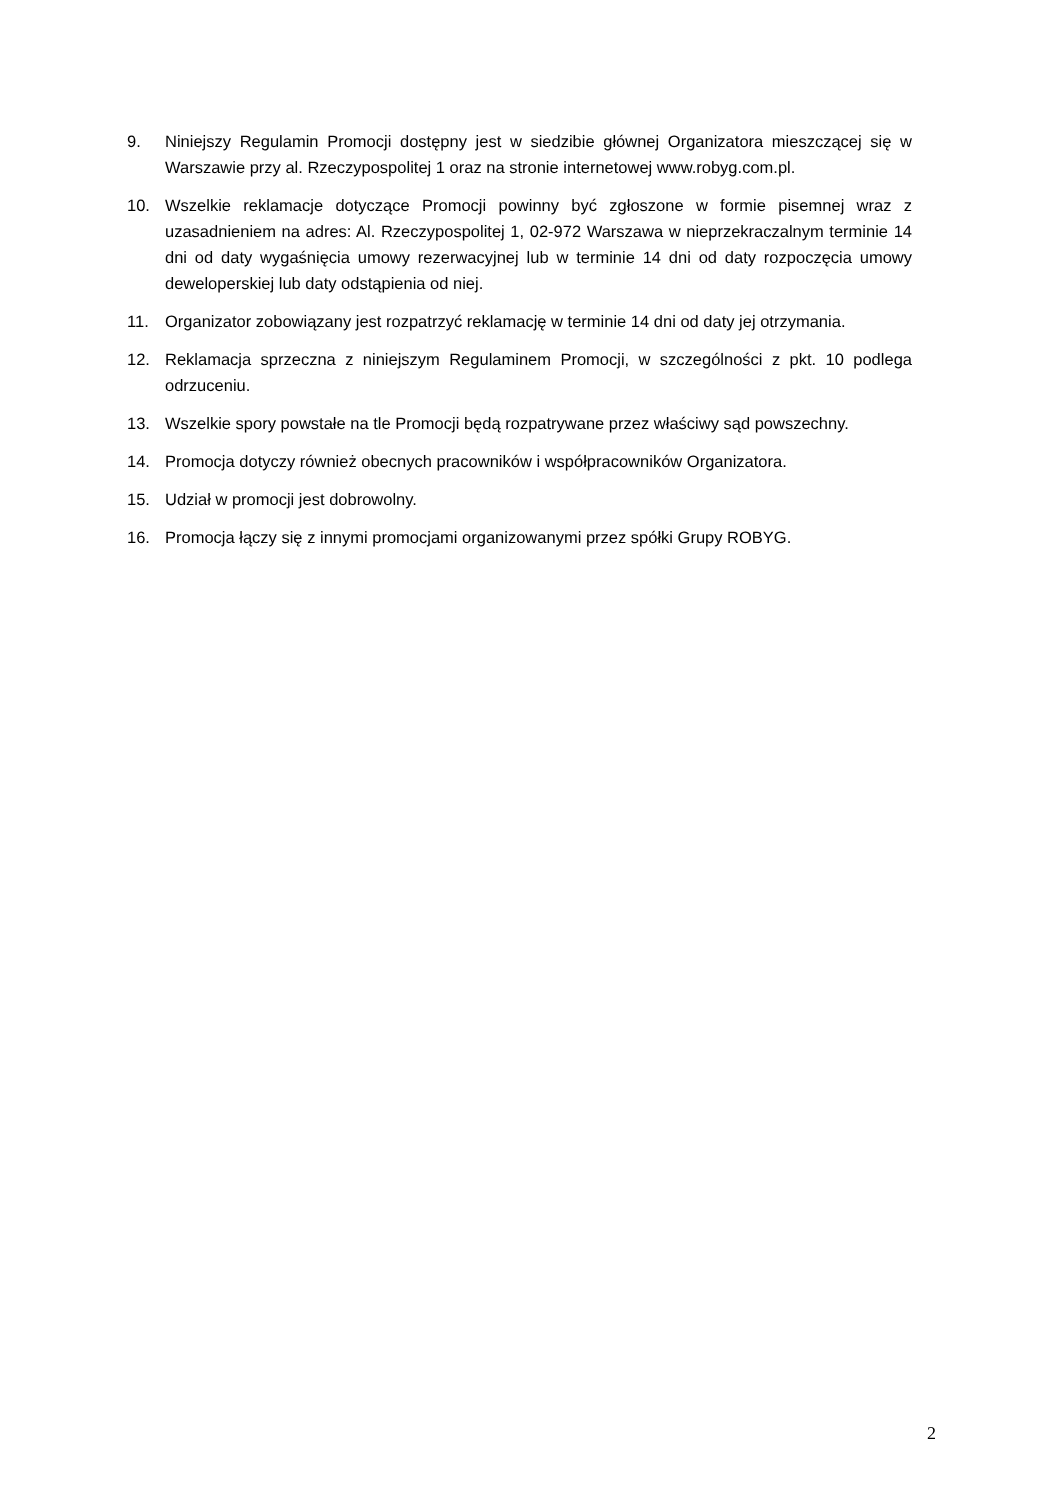9. Niniejszy Regulamin Promocji dostępny jest w siedzibie głównej Organizatora mieszczącej się w Warszawie przy al. Rzeczypospolitej 1 oraz na stronie internetowej www.robyg.com.pl.
10. Wszelkie reklamacje dotyczące Promocji powinny być zgłoszone w formie pisemnej wraz z uzasadnieniem na adres: Al. Rzeczypospolitej 1, 02-972 Warszawa w nieprzekraczalnym terminie 14 dni od daty wygaśnięcia umowy rezerwacyjnej lub w terminie 14 dni od daty rozpoczęcia umowy deweloperskiej lub daty odstąpienia od niej.
11. Organizator zobowiązany jest rozpatrzyć reklamację w terminie 14 dni od daty jej otrzymania.
12. Reklamacja sprzeczna z niniejszym Regulaminem Promocji, w szczególności z pkt. 10 podlega odrzuceniu.
13. Wszelkie spory powstałe na tle Promocji będą rozpatrywane przez właściwy sąd powszechny.
14. Promocja dotyczy również obecnych pracowników i współpracowników Organizatora.
15. Udział w promocji jest dobrowolny.
16. Promocja łączy się z innymi promocjami organizowanymi przez spółki Grupy ROBYG.
2